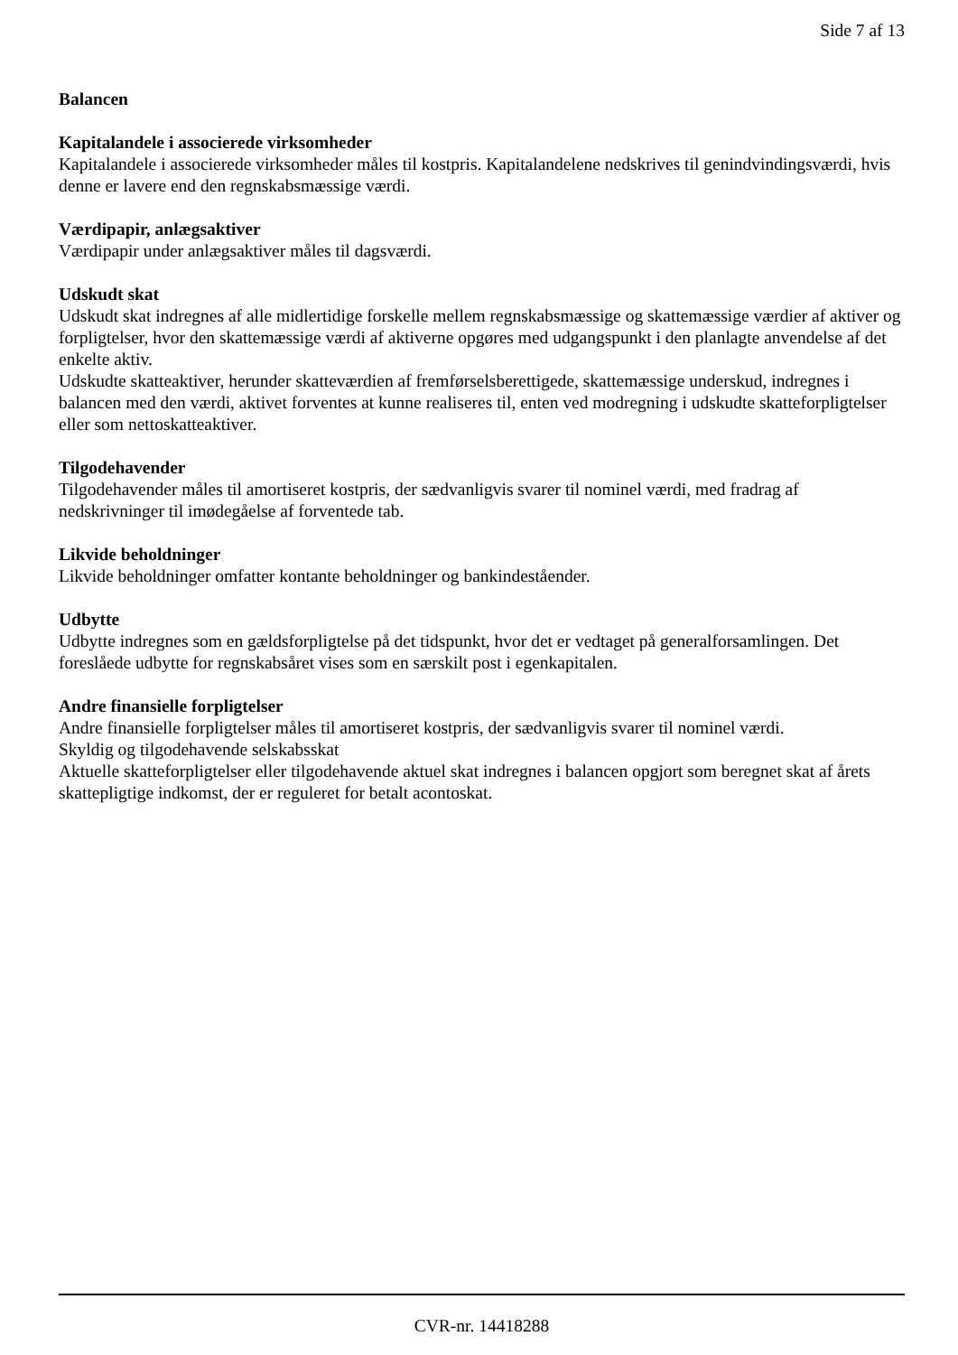Side 7 af 13
Balancen
Kapitalandele i associerede virksomheder
Kapitalandele i associerede virksomheder måles til kostpris. Kapitalandelene nedskrives til genindvindingsværdi, hvis denne er lavere end den regnskabsmæssige værdi.
Værdipapir, anlægsaktiver
Værdipapir under anlægsaktiver måles til dagsværdi.
Udskudt skat
Udskudt skat indregnes af alle midlertidige forskelle mellem regnskabsmæssige og skattemæssige værdier af aktiver og forpligtelser, hvor den skattemæssige værdi af aktiverne opgøres med udgangspunkt i den planlagte anvendelse af det enkelte aktiv.
Udskudte skatteaktiver, herunder skatteværdien af fremførselsberettigede, skattemæssige underskud, indregnes i balancen med den værdi, aktivet forventes at kunne realiseres til, enten ved modregning i udskudte skatteforpligtelser eller som nettoskatteaktiver.
Tilgodehavender
Tilgodehavender måles til amortiseret kostpris, der sædvanligvis svarer til nominel værdi, med fradrag af nedskrivninger til imødegåelse af forventede tab.
Likvide beholdninger
Likvide beholdninger omfatter kontante beholdninger og bankindeståender.
Udbytte
Udbytte indregnes som en gældsforpligtelse på det tidspunkt, hvor det er vedtaget på generalforsamlingen. Det foreslåede udbytte for regnskabsåret vises som en særskilt post i egenkapitalen.
Andre finansielle forpligtelser
Andre finansielle forpligtelser måles til amortiseret kostpris, der sædvanligvis svarer til nominel værdi.
Skyldig og tilgodehavende selskabsskat
Aktuelle skatteforpligtelser eller tilgodehavende aktuel skat indregnes i balancen opgjort som beregnet skat af årets skattepligtige indkomst, der er reguleret for betalt acontoskat.
CVR-nr. 14418288